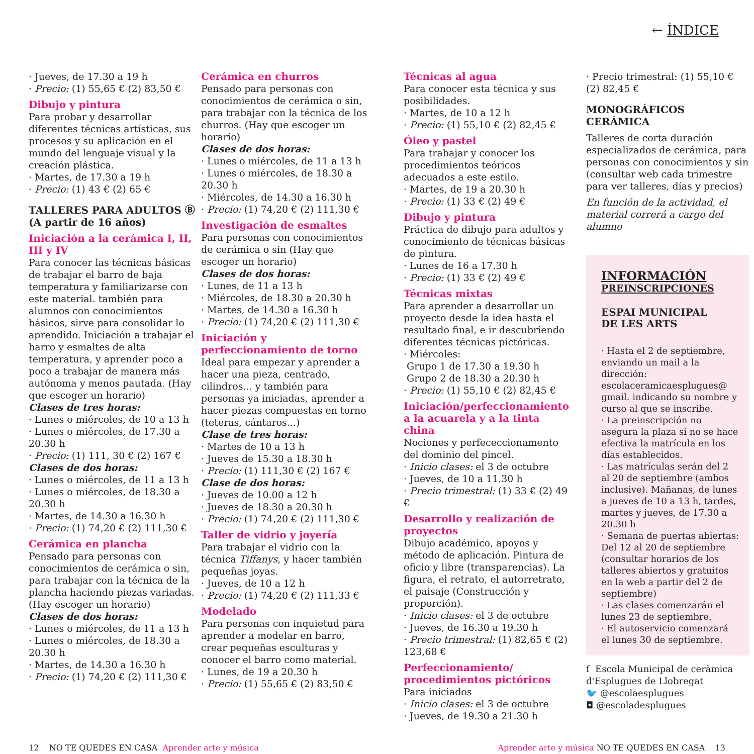← ÍNDICE
· Jueves, de 17.30 a 19 h
· Precio: (1) 55,65 € (2) 83,50 €
Dibujo y pintura
Para probar y desarrollar diferentes técnicas artísticas, sus procesos y su aplicación en el mundo del lenguaje visual y la creación plástica.
· Martes, de 17.30 a 19 h
· Precio: (1) 43 € (2) 65 €
TALLERES PARA ADULTOS Ⓑ
(A partir de 16 años)
Iniciación a la cerámica I, II, III y IV
Para conocer las técnicas básicas de trabajar el barro de baja temperatura y familiarizarse con este material. también para alumnos con conocimientos básicos, sirve para consolidar lo aprendido. Iniciación a trabajar el barro y esmaltes de alta temperatura, y aprender poco a poco a trabajar de manera más autónoma y menos pautada. (Hay que escoger un horario)
Clases de tres horas:
· Lunes o miércoles, de 10 a 13 h
· Lunes o miércoles, de 17.30 a 20.30 h
· Precio: (1) 111, 30 € (2) 167 €
Clases de dos horas:
· Lunes o miércoles, de 11 a 13 h
· Lunes o miércoles, de 18.30 a 20.30 h
· Martes, de 14.30 a 16.30 h
· Precio: (1) 74,20 € (2) 111,30 €
Cerámica en plancha
Pensado para personas con conocimientos de cerámica o sin, para trabajar con la técnica de la plancha haciendo piezas variadas. (Hay escoger un horario)
Clases de dos horas:
· Lunes o miércoles, de 11 a 13 h
· Lunes o miércoles, de 18.30 a 20.30 h
· Martes, de 14.30 a 16.30 h
· Precio: (1) 74,20 € (2) 111,30 €
Cerámica en churros
Pensado para personas con conocimientos de cerámica o sin, para trabajar con la técnica de los churros. (Hay que escoger un horario)
Clases de dos horas:
· Lunes o miércoles, de 11 a 13 h
· Lunes o miércoles, de 18.30 a 20.30 h
· Miércoles, de 14.30 a 16.30 h
· Precio: (1) 74,20 € (2) 111,30 €
Investigación de esmaltes
Para personas con conocimientos de cerámica o sin (Hay que escoger un horario)
Clases de dos horas:
· Lunes, de 11 a 13 h
· Miércoles, de 18.30 a 20.30 h
· Martes, de 14.30 a 16.30 h
· Precio: (1) 74,20 € (2) 111,30 €
Iniciación y perfeccionamiento de torno
Ideal para empezar y aprender a hacer una pieza, centrado, cilindros... y también para personas ya iniciadas, aprender a hacer piezas compuestas en torno (teteras, cántaros...)
Clase de tres horas:
· Martes de 10 a 13 h
· Jueves de 15.30 a 18.30 h
· Precio: (1) 111,30 € (2) 167 €
Clase de dos horas:
· Jueves de 10.00 a 12 h
· Jueves de 18.30 a 20.30 h
· Precio: (1) 74,20 € (2) 111,30 €
Taller de vidrio y joyería
Para trabajar el vidrio con la técnica Tiffanys, y hacer también pequeñas joyas.
· Jueves, de 10 a 12 h
· Precio: (1) 74,20 € (2) 111,33 €
Modelado
Para personas con inquietud para aprender a modelar en barro, crear pequeñas esculturas y conocer el barro como material.
· Lunes, de 19 a 20.30 h
· Precio: (1) 55,65 € (2) 83,50 €
Técnicas al agua
Para conocer esta técnica y sus posibilidades.
· Martes, de 10 a 12 h
· Precio: (1) 55,10 € (2) 82,45 €
Óleo y pastel
Para trabajar y conocer los procedimientos teóricos adecuados a este estilo.
· Martes, de 19 a 20.30 h
· Precio: (1) 33 € (2) 49 €
Dibujo y pintura
Práctica de dibujo para adultos y conocimiento de técnicas básicas de pintura.
· Lunes de 16 a 17.30 h
· Precio: (1) 33 € (2) 49 €
Técnicas mixtas
Para aprender a desarrollar un proyecto desde la idea hasta el resultado final, e ir descubriendo diferentes técnicas pictóricas.
· Miércoles:
Grupo 1 de 17.30 a 19.30 h
Grupo 2 de 18.30 a 20.30 h
· Precio: (1) 55,10 € (2) 82,45 €
Iniciación/perfeccionamiento a la acuarela y a la tinta china
Nociones y perfececcionamento del dominio del pincel.
· Inicio clases: el 3 de octubre
· Jueves, de 10 a 11.30 h
· Precio trimestral: (1) 33 € (2) 49 €
Desarrollo y realización de proyectos
Dibujo académico, apoyos y método de aplicación. Pintura de oficio y libre (transparencias). La figura, el retrato, el autorretrato, el paisaje (Construcción y proporción).
· Inicio clases: el 3 de octubre
· Jueves, de 16.30 a 19.30 h
· Precio trimestral: (1) 82,65 € (2) 123,68 €
Perfeccionamiento/ procedimientos pictóricos
Para iniciados
· Inicio clases: el 3 de octubre
· Jueves, de 19.30 a 21.30 h
· Precio trimestral: (1) 55,10 € (2) 82,45 €
MONOGRÁFICOS CERÁMICA
Talleres de corta duración especializados de cerámica, para personas con conocimientos y sin (consultar web cada trimestre para ver talleres, días y precios)
En función de la actividad, el material correrá a cargo del alumno
INFORMACIÓN
PREINSCRIPCIONES
ESPAI MUNICIPAL
DE LES ARTS
· Hasta el 2 de septiembre, enviando un mail a la dirección: escolaceramicaesplugues@ gmail. indicando su nombre y curso al que se inscribe.
· La preinscripción no asegura la plaza si no se hace efectiva la matrícula en los días establecidos.
· Las matrículas serán del 2 al 20 de septiembre (ambos inclusive). Mañanas, de lunes a jueves de 10 a 13 h, tardes, martes y jueves, de 17.30 a 20.30 h
· Semana de puertas abiertas: Del 12 al 20 de septiembre (consultar horarios de los talleres abiertos y gratuitos en la web a partir del 2 de septiembre)
· Las clases comenzarán el lunes 23 de septiembre.
· El autoservicio comenzará el lunes 30 de septiembre.
f Escola Municipal de ceràmica d'Esplugues de Llobregat
🐦 @escolaesplugues
◘ @escoladesplugues
12 NO TE QUEDES EN CASA Aprender arte y música
Aprender arte y música NO TE QUEDES EN CASA 13